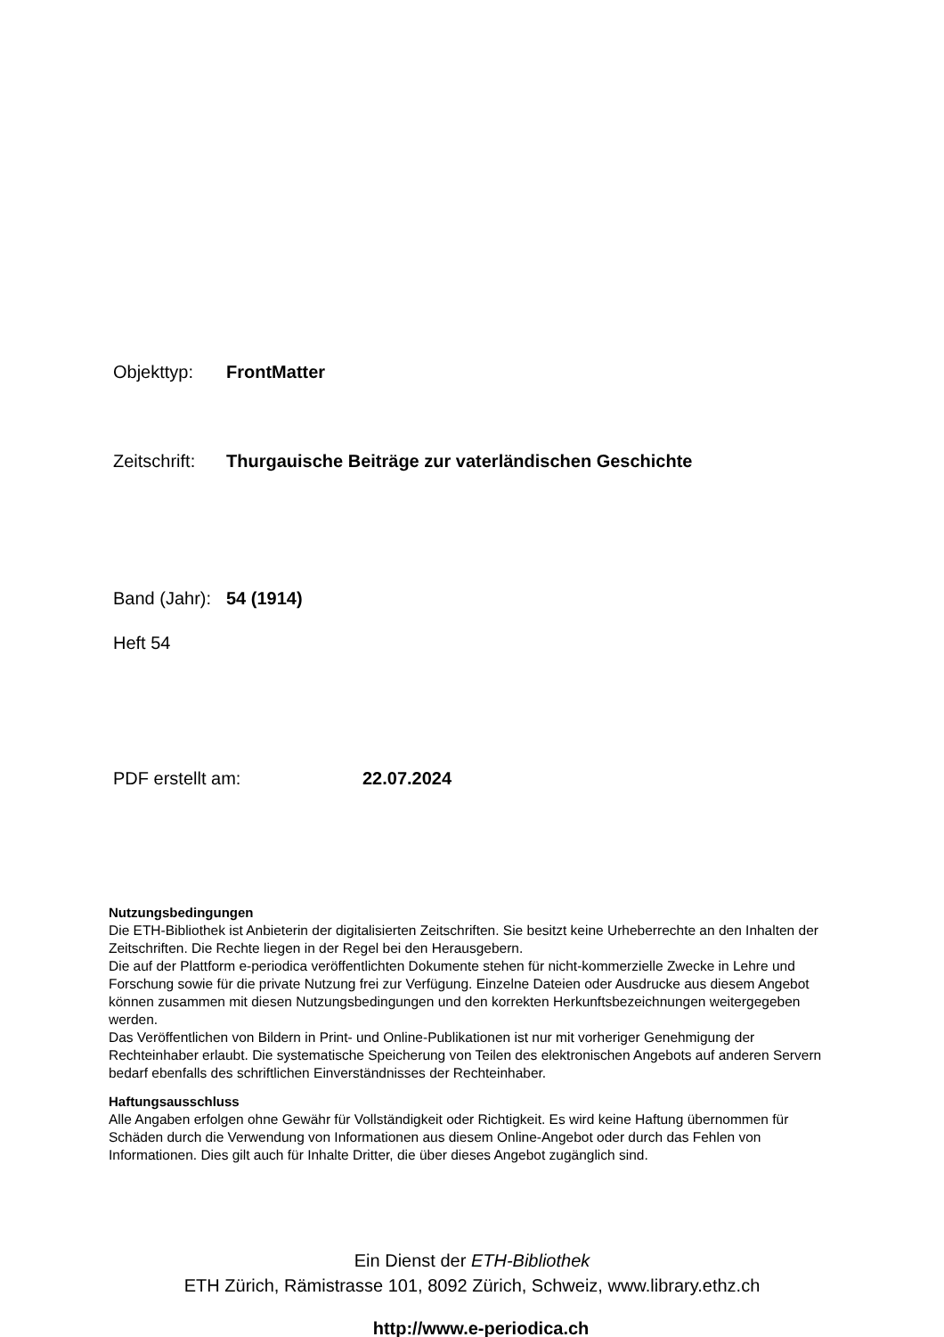Objekttyp: FrontMatter
Zeitschrift: Thurgauische Beiträge zur vaterländischen Geschichte
Band (Jahr): 54 (1914)
Heft 54
PDF erstellt am: 22.07.2024
Nutzungsbedingungen
Die ETH-Bibliothek ist Anbieterin der digitalisierten Zeitschriften. Sie besitzt keine Urheberrechte an den Inhalten der Zeitschriften. Die Rechte liegen in der Regel bei den Herausgebern.
Die auf der Plattform e-periodica veröffentlichten Dokumente stehen für nicht-kommerzielle Zwecke in Lehre und Forschung sowie für die private Nutzung frei zur Verfügung. Einzelne Dateien oder Ausdrucke aus diesem Angebot können zusammen mit diesen Nutzungsbedingungen und den korrekten Herkunftsbezeichnungen weitergegeben werden.
Das Veröffentlichen von Bildern in Print- und Online-Publikationen ist nur mit vorheriger Genehmigung der Rechteinhaber erlaubt. Die systematische Speicherung von Teilen des elektronischen Angebots auf anderen Servern bedarf ebenfalls des schriftlichen Einverständnisses der Rechteinhaber.
Haftungsausschluss
Alle Angaben erfolgen ohne Gewähr für Vollständigkeit oder Richtigkeit. Es wird keine Haftung übernommen für Schäden durch die Verwendung von Informationen aus diesem Online-Angebot oder durch das Fehlen von Informationen. Dies gilt auch für Inhalte Dritter, die über dieses Angebot zugänglich sind.
Ein Dienst der ETH-Bibliothek
ETH Zürich, Rämistrasse 101, 8092 Zürich, Schweiz, www.library.ethz.ch
http://www.e-periodica.ch